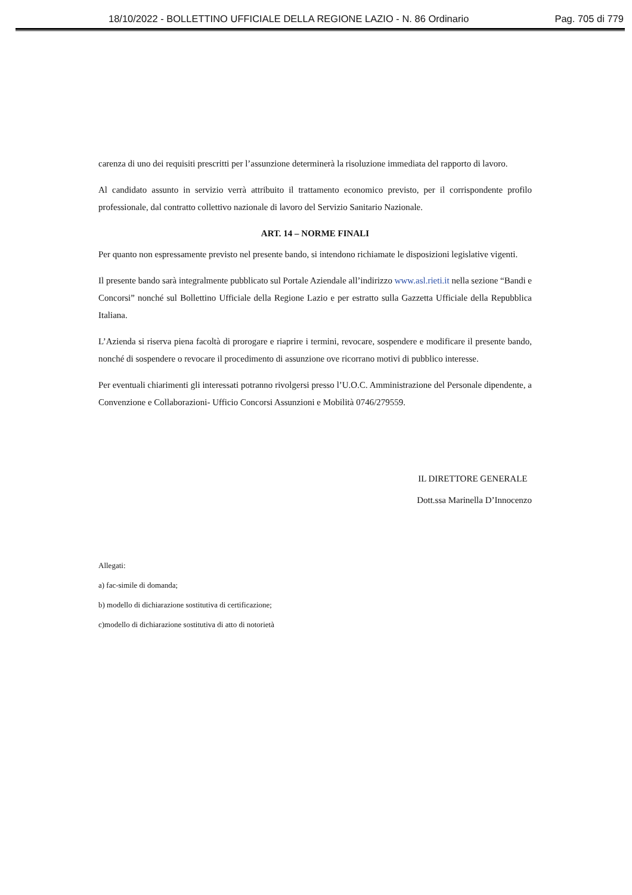18/10/2022 - BOLLETTINO UFFICIALE DELLA REGIONE LAZIO - N. 86 Ordinario Pag. 705 di 779
carenza di uno dei requisiti prescritti per l’assunzione determinerà la risoluzione immediata del rapporto di lavoro.
Al candidato assunto in servizio verrà attribuito il trattamento economico previsto, per il corrispondente profilo professionale, dal contratto collettivo nazionale di lavoro del Servizio Sanitario Nazionale.
ART. 14 – NORME FINALI
Per quanto non espressamente previsto nel presente bando, si intendono richiamate le disposizioni legislative vigenti.
Il presente bando sarà integralmente pubblicato sul Portale Aziendale all’indirizzo www.asl.rieti.it nella sezione “Bandi e Concorsi” nonché sul Bollettino Ufficiale della Regione Lazio e per estratto sulla Gazzetta Ufficiale della Repubblica Italiana.
L’Azienda si riserva piena facoltà di prorogare e riaprire i termini, revocare, sospendere e modificare il presente bando, nonché di sospendere o revocare il procedimento di assunzione ove ricorrano motivi di pubblico interesse.
Per eventuali chiarimenti gli interessati potranno rivolgersi presso l’U.O.C. Amministrazione del Personale dipendente, a Convenzione e Collaborazioni- Ufficio Concorsi Assunzioni e Mobilità 0746/279559.
IL DIRETTORE GENERALE
Dott.ssa Marinella D’Innocenzo
Allegati:
a) fac-simile di domanda;
b) modello di dichiarazione sostitutiva di certificazione;
c)modello di dichiarazione sostitutiva di atto di notorietà